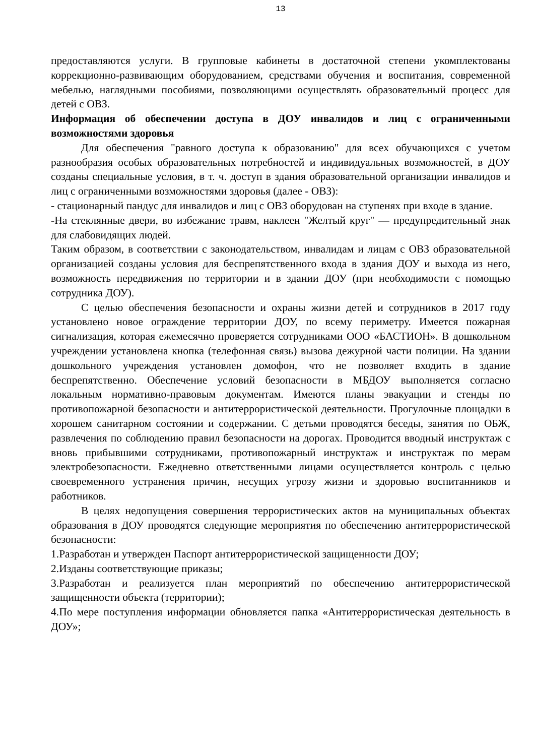13
предоставляются услуги. В групповые кабинеты в достаточной степени укомплектованы коррекционно-развивающим оборудованием, средствами обучения и воспитания, современной мебелью, наглядными пособиями, позволяющими осуществлять образовательный процесс для детей с ОВЗ.
Информация об обеспечении доступа в ДОУ инвалидов и лиц с ограниченными возможностями здоровья
Для обеспечения "равного доступа к образованию" для всех обучающихся с учетом разнообразия особых образовательных потребностей и индивидуальных возможностей, в ДОУ созданы специальные условия, в т. ч. доступ в здания образовательной организации инвалидов и лиц с ограниченными возможностями здоровья (далее - ОВЗ):
- стационарный пандус для инвалидов и лиц с ОВЗ оборудован на ступенях при входе в здание.
-На стеклянные двери, во избежание травм, наклеен "Желтый круг" — предупредительный знак для слабовидящих людей.
Таким образом, в соответствии с законодательством, инвалидам и лицам с ОВЗ образовательной организацией созданы условия для беспрепятственного входа в здания ДОУ и выхода из него, возможность передвижения по территории и в здании ДОУ (при необходимости с помощью сотрудника ДОУ).
С целью обеспечения безопасности и охраны жизни детей и сотрудников в 2017 году установлено новое ограждение территории ДОУ, по всему периметру. Имеется пожарная сигнализация, которая ежемесячно проверяется сотрудниками ООО «БАСТИОН». В дошкольном учреждении установлена кнопка (телефонная связь) вызова дежурной части полиции. На здании дошкольного учреждения установлен домофон, что не позволяет входить в здание беспрепятственно. Обеспечение условий безопасности в МБДОУ выполняется согласно локальным нормативно-правовым документам. Имеются планы эвакуации и стенды по противопожарной безопасности и антитеррористической деятельности. Прогулочные площадки в хорошем санитарном состоянии и содержании. С детьми проводятся беседы, занятия по ОБЖ, развлечения по соблюдению правил безопасности на дорогах. Проводится вводный инструктаж с вновь прибывшими сотрудниками, противопожарный инструктаж и инструктаж по мерам электробезопасности. Ежедневно ответственными лицами осуществляется контроль с целью своевременного устранения причин, несущих угрозу жизни и здоровью воспитанников и работников.
В целях недопущения совершения террористических актов на муниципальных объектах образования в ДОУ проводятся следующие мероприятия по обеспечению антитеррористической безопасности:
1.Разработан и утвержден Паспорт антитеррористической защищенности ДОУ;
2.Изданы соответствующие приказы;
3.Разработан и реализуется план мероприятий по обеспечению антитеррористической защищенности объекта (территории);
4.По мере поступления информации обновляется папка «Антитеррористическая деятельность в ДОУ»;